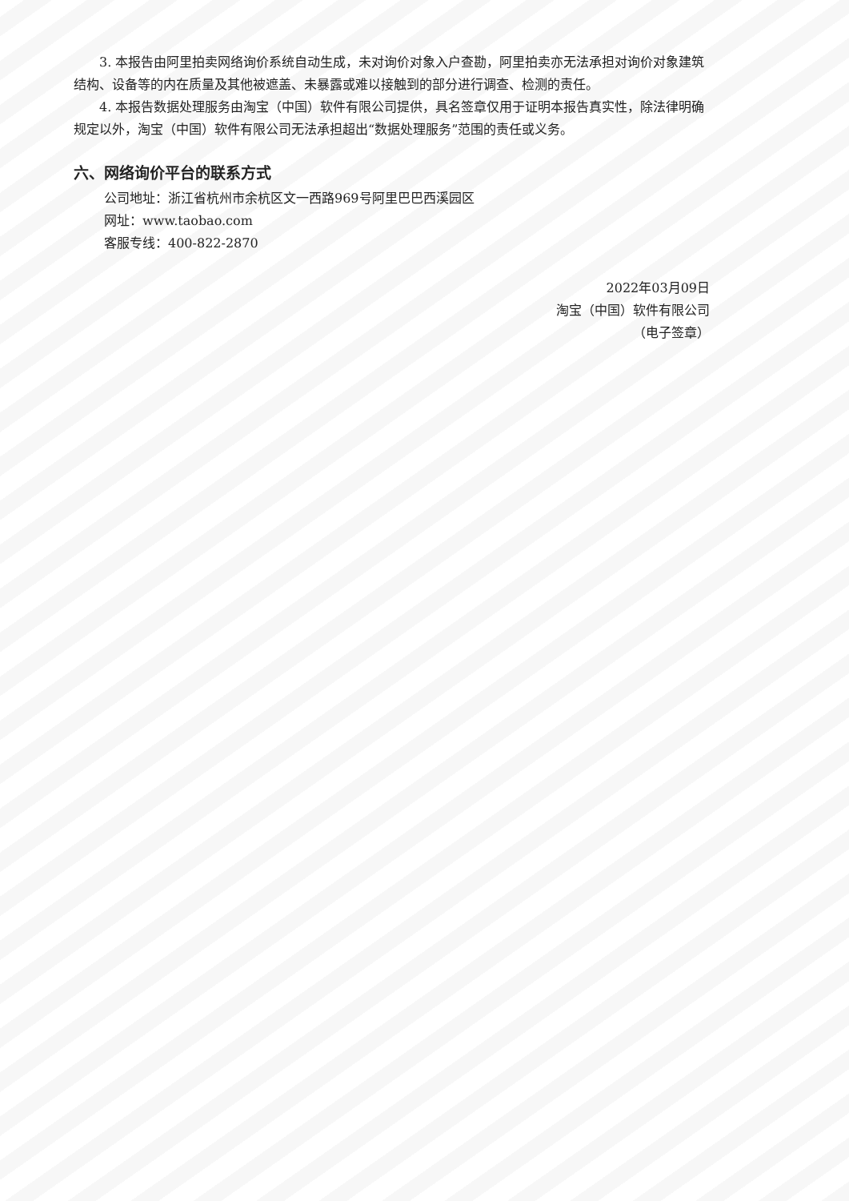3. 本报告由阿里拍卖网络询价系统自动生成，未对询价对象入户查勘，阿里拍卖亦无法承担对询价对象建筑结构、设备等的内在质量及其他被遮盖、未暴露或难以接触到的部分进行调查、检测的责任。
4. 本报告数据处理服务由淘宝（中国）软件有限公司提供，具名签章仅用于证明本报告真实性，除法律明确规定以外，淘宝（中国）软件有限公司无法承担超出“数据处理服务”范围的责任或义务。
六、网络询价平台的联系方式
公司地址：浙江省杭州市余杭区文一西路969号阿里巴巴西溪园区
网址：www.taobao.com
客服专线：400-822-2870
2022年03月09日
淘宝（中国）软件有限公司
（电子签章）